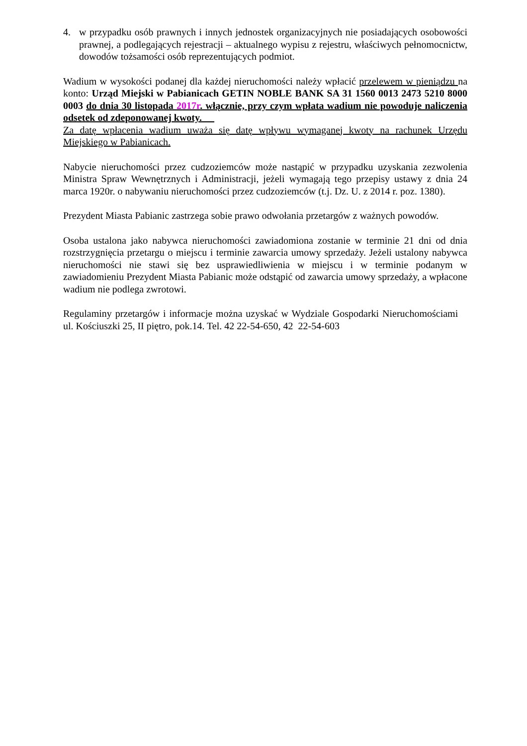4. w przypadku osób prawnych i innych jednostek organizacyjnych nie posiadających osobowości prawnej, a podlegających rejestracji – aktualnego wypisu z rejestru, właściwych pełnomocnictw, dowodów tożsamości osób reprezentujących podmiot.
Wadium w wysokości podanej dla każdej nieruchomości należy wpłacić przelewem w pieniądzu na konto: Urząd Miejski w Pabianicach GETIN NOBLE BANK SA 31 1560 0013 2473 5210 8000 0003 do dnia 30 listopada 2017r. włącznie, przy czym wpłata wadium nie powoduje naliczenia odsetek od zdeponowanej kwoty. __
Za datę wpłacenia wadium uważa się datę wpływu wymaganej kwoty na rachunek Urzędu Miejskiego w Pabianicach.
Nabycie nieruchomości przez cudzoziemców może nastąpić w przypadku uzyskania zezwolenia Ministra Spraw Wewnętrznych i Administracji, jeżeli wymagają tego przepisy ustawy z dnia 24 marca 1920r. o nabywaniu nieruchomości przez cudzoziemców (t.j. Dz. U. z 2014 r. poz. 1380).
Prezydent Miasta Pabianic zastrzega sobie prawo odwołania przetargów z ważnych powodów.
Osoba ustalona jako nabywca nieruchomości zawiadomiona zostanie w terminie 21 dni od dnia rozstrzygnięcia przetargu o miejscu i terminie zawarcia umowy sprzedaży. Jeżeli ustalony nabywca nieruchomości nie stawi się bez usprawiedliwienia w miejscu i w terminie podanym w zawiadomieniu Prezydent Miasta Pabianic może odstąpić od zawarcia umowy sprzedaży, a wpłacone wadium nie podlega zwrotowi.
Regulaminy przetargów i informacje można uzyskać w Wydziale Gospodarki Nieruchomościami ul. Kościuszki 25, II piętro, pok.14. Tel. 42 22-54-650, 42 22-54-603